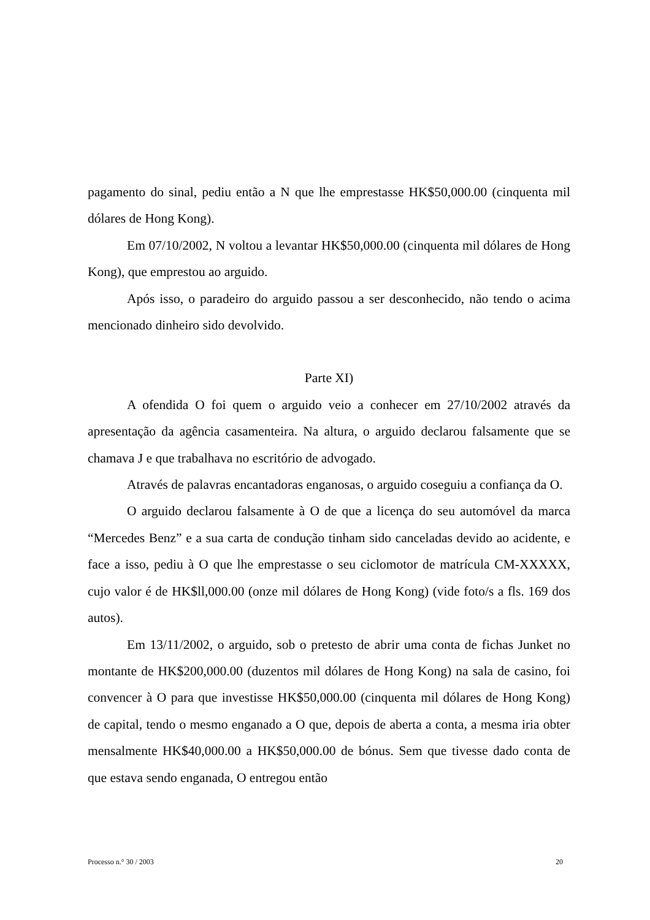pagamento do sinal, pediu então a N que lhe emprestasse HK$50,000.00 (cinquenta mil dólares de Hong Kong).
Em 07/10/2002, N voltou a levantar HK$50,000.00 (cinquenta mil dólares de Hong Kong), que emprestou ao arguido.
Após isso, o paradeiro do arguido passou a ser desconhecido, não tendo o acima mencionado dinheiro sido devolvido.
Parte XI)
A ofendida O foi quem o arguido veio a conhecer em 27/10/2002 através da apresentação da agência casamenteira. Na altura, o arguido declarou falsamente que se chamava J e que trabalhava no escritório de advogado.
Através de palavras encantadoras enganosas, o arguido coseguiu a confiança da O.
O arguido declarou falsamente à O de que a licença do seu automóvel da marca “Mercedes Benz” e a sua carta de condução tinham sido canceladas devido ao acidente, e face a isso, pediu à O que lhe emprestasse o seu ciclomotor de matrícula CM-XXXXX, cujo valor é de HK$ll,000.00 (onze mil dólares de Hong Kong) (vide foto/s a fls. 169 dos autos).
Em 13/11/2002, o arguido, sob o pretesto de abrir uma conta de fichas Junket no montante de HK$200,000.00 (duzentos mil dólares de Hong Kong) na sala de casino, foi convencer à O para que investisse HK$50,000.00 (cinquenta mil dólares de Hong Kong) de capital, tendo o mesmo enganado a O que, depois de aberta a conta, a mesma iria obter mensalmente HK$40,000.00 a HK$50,000.00 de bónus. Sem que tivesse dado conta de que estava sendo enganada, O entregou então
Processo n.° 30 / 2003 20